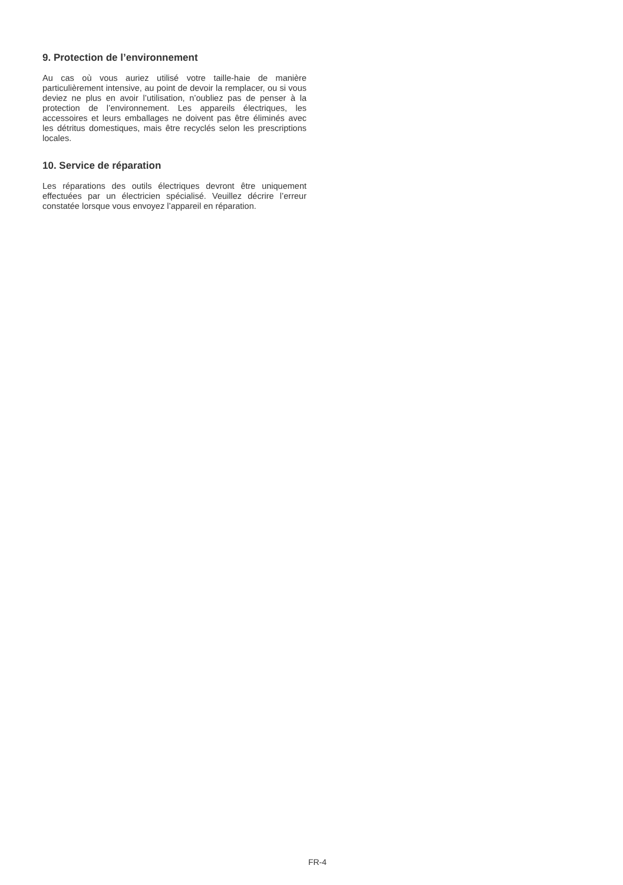9. Protection de l’environnement
Au cas où vous auriez utilisé votre taille-haie de manière particulièrement intensive, au point de devoir la remplacer, ou si vous deviez ne plus en avoir l’utilisation, n’oubliez pas de penser à la protection de l’environnement. Les appareils électriques, les accessoires et leurs emballages ne doivent pas être éliminés avec les détritus domestiques, mais être recyclés selon les prescriptions locales.
10. Service de réparation
Les réparations des outils électriques devront être uniquement effectuées par un électricien spécialisé. Veuillez décrire l’erreur constatée lorsque vous envoyez l’appareil en réparation.
FR-4